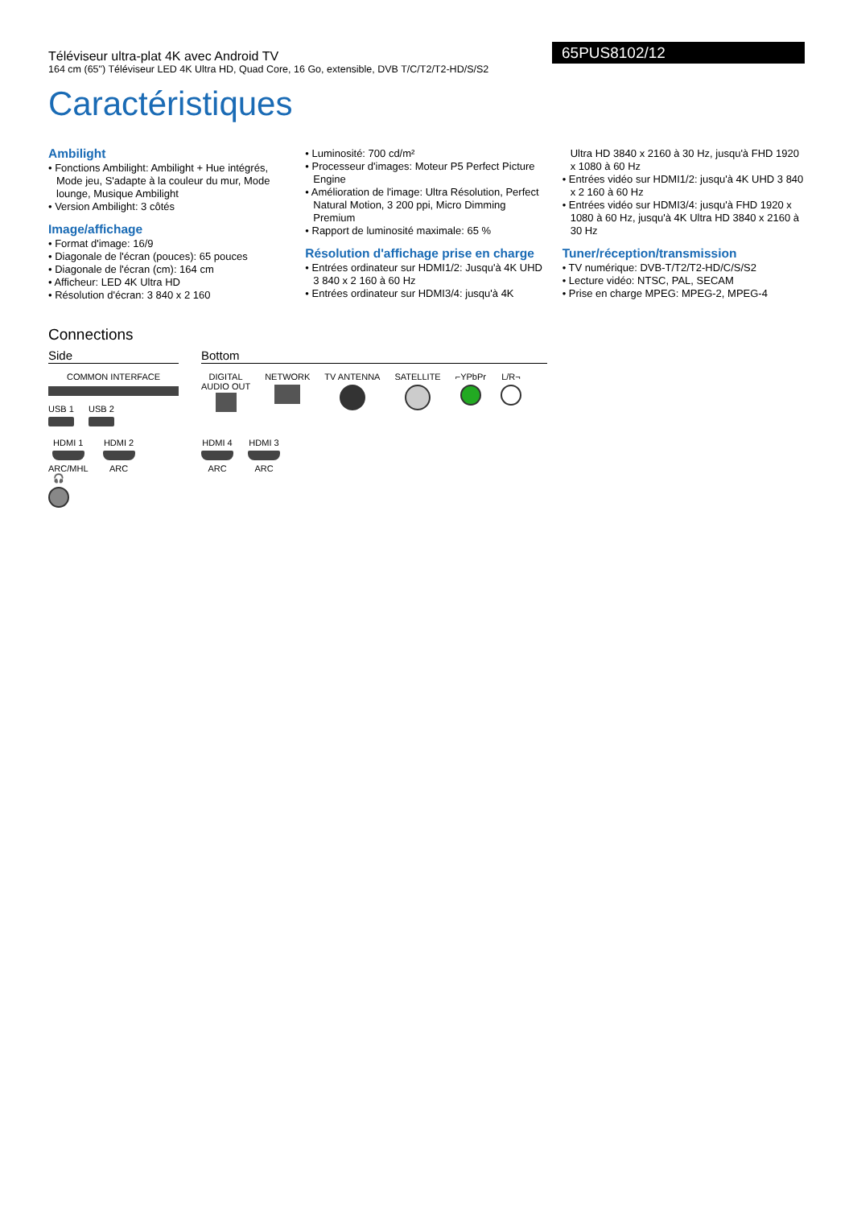Téléviseur ultra-plat 4K avec Android TV
164 cm (65") Téléviseur LED 4K Ultra HD, Quad Core, 16 Go, extensible, DVB T/C/T2/T2-HD/S/S2
65PUS8102/12
Caractéristiques
Ambilight
• Fonctions Ambilight: Ambilight + Hue intégrés, Mode jeu, S'adapte à la couleur du mur, Mode lounge, Musique Ambilight
• Version Ambilight: 3 côtés
Image/affichage
• Format d'image: 16/9
• Diagonale de l'écran (pouces): 65 pouces
• Diagonale de l'écran (cm): 164 cm
• Afficheur: LED 4K Ultra HD
• Résolution d'écran: 3 840 x 2 160
• Luminosité: 700 cd/m²
• Processeur d'images: Moteur P5 Perfect Picture Engine
• Amélioration de l'image: Ultra Résolution, Perfect Natural Motion, 3 200 ppi, Micro Dimming Premium
• Rapport de luminosité maximale: 65 %
Résolution d'affichage prise en charge
• Entrées ordinateur sur HDMI1/2: Jusqu'à 4K UHD 3 840 x 2 160 à 60 Hz
• Entrées ordinateur sur HDMI3/4: jusqu'à 4K
Ultra HD 3840 x 2160 à 30 Hz, jusqu'à FHD 1920 x 1080 à 60 Hz
• Entrées vidéo sur HDMI1/2: jusqu'à 4K UHD 3 840 x 2 160 à 60 Hz
• Entrées vidéo sur HDMI3/4: jusqu'à FHD 1920 x 1080 à 60 Hz, jusqu'à 4K Ultra HD 3840 x 2160 à 30 Hz
Tuner/réception/transmission
• TV numérique: DVB-T/T2/T2-HD/C/S/S2
• Lecture vidéo: NTSC, PAL, SECAM
• Prise en charge MPEG: MPEG-2, MPEG-4
Connections
Side
COMMON INTERFACE
USB 1 USB 2
HDMI 1
ARC/MHL HDMI 2
ARC 🎧
Bottom
DIGITAL
AUDIO OUT
NETWORK TV ANTENNA SATELLITE ⌐YPbPr L/R¬
HDMI 4
ARC HDMI 3
ARC